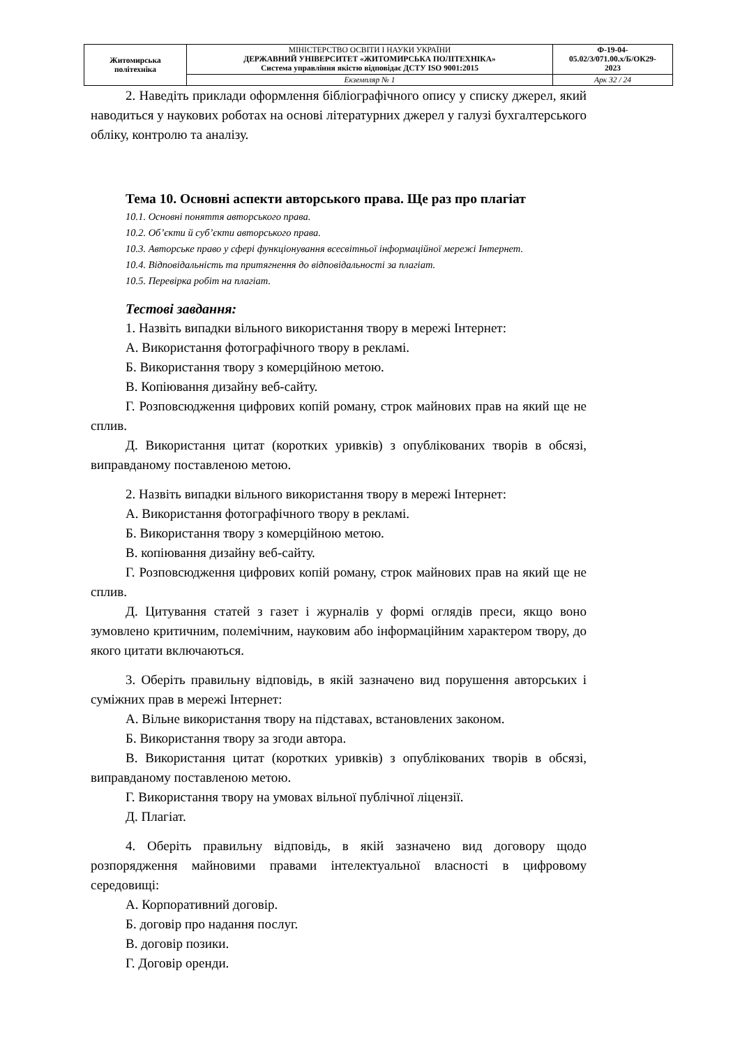| Житомирська політехніка | МІНІСТЕРСТВО ОСВІТИ І НАУКИ УКРАЇНИ ДЕРЖАВНИЙ УНІВЕРСИТЕТ «ЖИТОМИРСЬКА ПОЛІТЕХНІКА» Система управління якістю відповідає ДСТУ ISO 9001:2015 | Ф-19-04- 05.02/3/071.00.х/Б/ОК29- 2023 |
| | Екземпляр № 1 | Арк 32 / 24 |
2. Наведіть приклади оформлення бібліографічного опису у списку джерел, який наводиться у наукових роботах на основі літературних джерел у галузі бухгалтерського обліку, контролю та аналізу.
Тема 10. Основні аспекти авторського права. Ще раз про плагіат
10.1. Основні поняття авторського права.
10.2. Об’єкти й суб’єкти авторського права.
10.3. Авторське право у сфері функціонування всесвітньої інформаційної мережі Інтернет.
10.4. Відповідальність та притягнення до відповідальності за плагіат.
10.5. Перевірка робіт на плагіат.
Тестові завдання:
1. Назвіть випадки вільного використання твору в мережі Інтернет:
А. Використання фотографічного твору в рекламі.
Б. Використання твору з комерційною метою.
В. Копіювання дизайну веб-сайту.
Г. Розповсюдження цифрових копій роману, строк майнових прав на який ще не сплив.
Д. Використання цитат (коротких уривків) з опублікованих творів в обсязі, виправданому поставленою метою.
2. Назвіть випадки вільного використання твору в мережі Інтернет:
А. Використання фотографічного твору в рекламі.
Б. Використання твору з комерційною метою.
В. копіювання дизайну веб-сайту.
Г. Розповсюдження цифрових копій роману, строк майнових прав на який ще не сплив.
Д. Цитування статей з газет і журналів у формі оглядів преси, якщо воно зумовлено критичним, полемічним, науковим або інформаційним характером твору, до якого цитати включаються.
3. Оберіть правильну відповідь, в якій зазначено вид порушення авторських і суміжних прав в мережі Інтернет:
А. Вільне використання твору на підставах, встановлених законом.
Б. Використання твору за згоди автора.
В. Використання цитат (коротких уривків) з опублікованих творів в обсязі, виправданому поставленою метою.
Г. Використання твору на умовах вільної публічної ліцензії.
Д. Плагіат.
4. Оберіть правильну відповідь, в якій зазначено вид договору щодо розпорядження майновими правами інтелектуальної власності в цифровому середовищі:
А. Корпоративний договір.
Б. договір про надання послуг.
В. договір позики.
Г. Договір оренди.